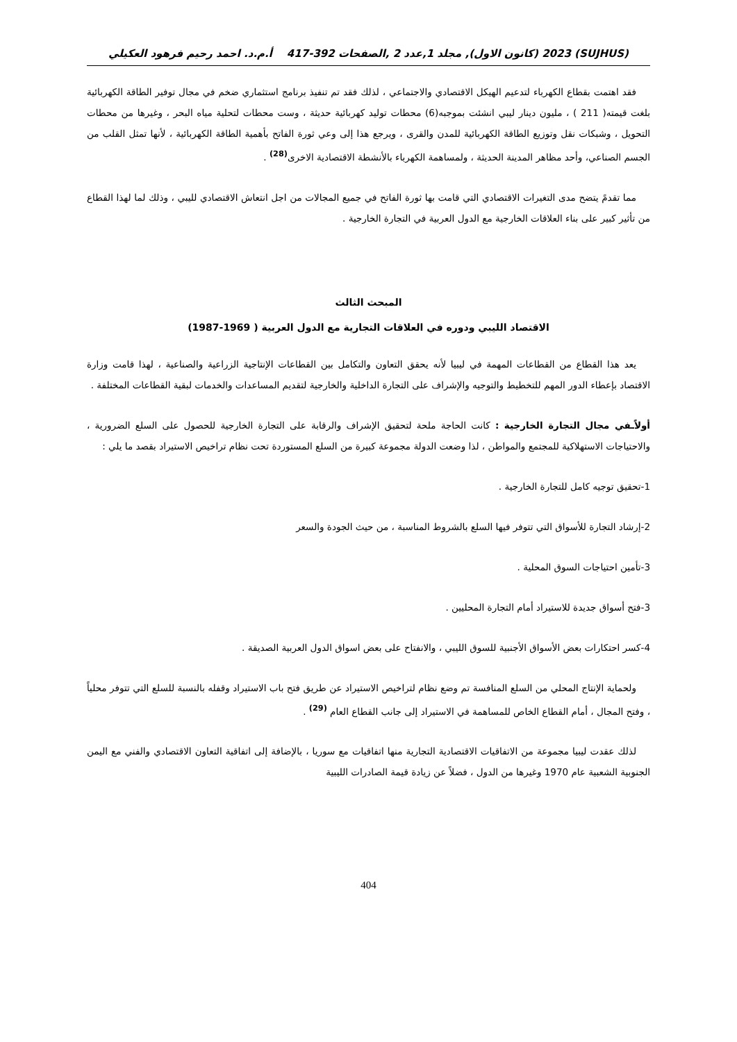(SUJHUS) 2023 (كانون الاول), مجلد 1,عدد 2 ,الصفحات 392-417 أ.م.د. احمد رحيم فرهود العكيلي
فقد اهتمت بقطاع الكهرباء لتدعيم الهيكل الاقتصادي والاجتماعي ، لذلك فقد تم تنفيذ برنامج استثماري ضخم في مجال توفير الطاقة الكهربائية بلغت قيمته( 211 ) ، مليون دينار ليبي انشئت بموجبه(6) محطات توليد كهربائية حديثة ، وست محطات لتحلية مياه البحر ، وغيرها من محطات التحويل ، وشبكات نقل وتوزيع الطاقة الكهربائية للمدن والقرى ، ويرجع هذا إلى وعي ثورة الفاتح بأهمية الطاقة الكهربائية ، لأنها تمثل القلب من الجسم الصناعي، وأحد مظاهر المدينة الحديثة ، ولمساهمة الكهرباء بالأنشطة الاقتصادية الاخرى<sup>(28)</sup> .
مما تقدمً يتضح مدى التغيرات الاقتصادي التي قامت بها ثورة الفاتح في جميع المجالات من اجل انتعاش الاقتصادي لليبي ، وذلك لما لهذا القطاع من تأثير كبير على بناء العلاقات الخارجية مع الدول العربية في التجارة الخارجية .
المبحث الثالث
الاقتصاد الليبي ودوره في العلاقات التجارية مع الدول العربية ( 1969-1987)
يعد هذا القطاع من القطاعات المهمة في ليبيا لأنه يحقق التعاون والتكامل بين القطاعات الإنتاجية الزراعية والصناعية ، لهذا قامت وزارة الاقتصاد بإعطاء الدور المهم للتخطيط والتوجيه والإشراف على التجارة الداخلية والخارجية لتقديم المساعدات والخدمات لبقية القطاعات المختلفة .
أولاًـفي مجال التجارة الخارجية : كانت الحاجة ملحة لتحقيق الإشراف والرقابة على التجارة الخارجية للحصول على السلع الضرورية ، والاحتياجات الاستهلاكية للمجتمع والمواطن ، لذا وضعت الدولة مجموعة كبيرة من السلع المستوردة تحت نظام تراخيص الاستيراد بقصد ما يلي :
1-تحقيق توجيه كامل للتجارة الخارجية .
2-إرشاد التجارة للأسواق التي تتوفر فيها السلع بالشروط المناسبة ، من حيث الجودة والسعر
3-تأمين احتياجات السوق المحلية .
3-فتح أسواق جديدة للاستيراد أمام التجارة المحليين .
4-كسر احتكارات بعض الأسواق الأجنبية للسوق الليبي ، والانفتاح على بعض اسواق الدول العربية الصديقة .
ولحماية الإنتاج المحلي من السلع المنافسة تم وضع نظام لتراخيص الاستيراد عن طريق فتح باب الاستيراد وقفله بالنسبة للسلع التي تتوفر محلياً ، وفتح المجال ، أمام القطاع الخاص للمساهمة في الاستيراد إلى جانب القطاع العام <sup>(29)</sup> .
لذلك عقدت ليبيا مجموعة من الاتفاقيات الاقتصادية التجارية منها اتفاقيات مع سوريا ، بالإضافة إلى اتفاقية التعاون الاقتصادي والفني مع اليمن الجنوبية الشعبية عام 1970 وغيرها من الدول ، فضلاً عن زيادة قيمة الصادرات الليبية
404